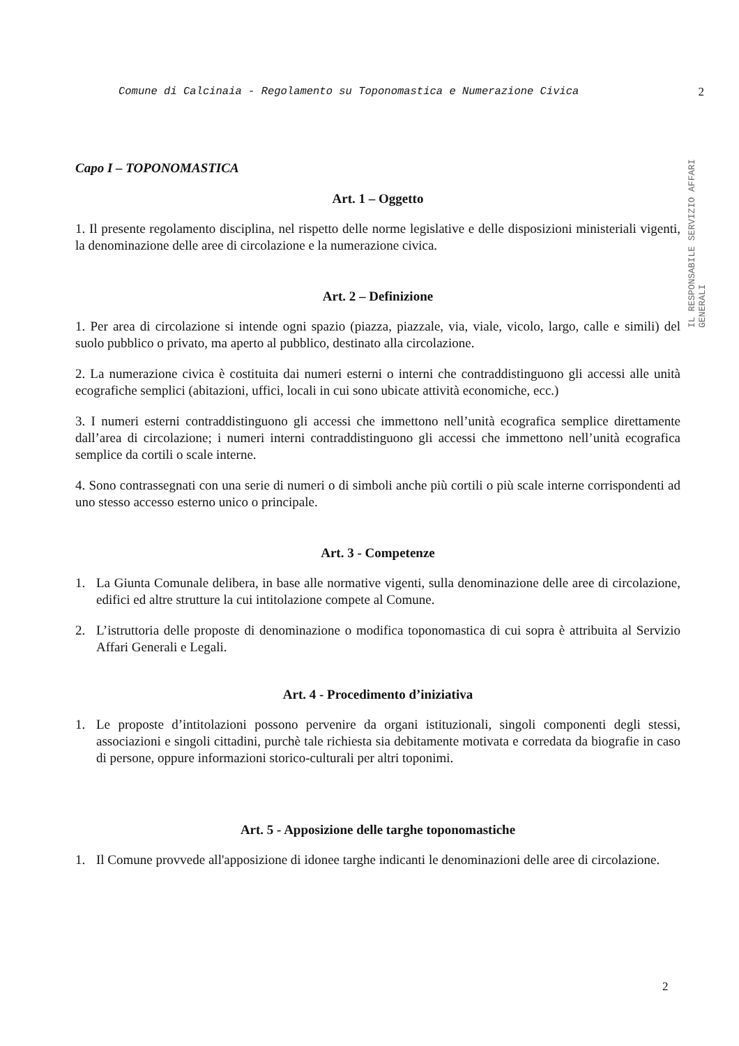Comune di Calcinaia - Regolamento su Toponomastica e Numerazione Civica 2
IL RESPONSABILE SERVIZIO AFFARI GENERALI
Capo I – TOPONOMASTICA
Art. 1 – Oggetto
1. Il presente regolamento disciplina, nel rispetto delle norme legislative e delle disposizioni ministeriali vigenti, la denominazione delle aree di circolazione e la numerazione civica.
Art. 2 – Definizione
1. Per area di circolazione si intende ogni spazio (piazza, piazzale, via, viale, vicolo, largo, calle e simili) del suolo pubblico o privato, ma aperto al pubblico, destinato alla circolazione.
2. La numerazione civica è costituita dai numeri esterni o interni che contraddistinguono gli accessi alle unità ecografiche semplici (abitazioni, uffici, locali in cui sono ubicate attività economiche, ecc.)
3. I numeri esterni contraddistinguono gli accessi che immettono nell’unità ecografica semplice direttamente dall’area di circolazione; i numeri interni contraddistinguono gli accessi che immettono nell’unità ecografica semplice da cortili o scale interne.
4. Sono contrassegnati con una serie di numeri o di simboli anche più cortili o più scale interne corrispondenti ad uno stesso accesso esterno unico o principale.
Art. 3 - Competenze
1. La Giunta Comunale delibera, in base alle normative vigenti, sulla denominazione delle aree di circolazione, edifici ed altre strutture la cui intitolazione compete al Comune.
2. L’istruttoria delle proposte di denominazione o modifica toponomastica di cui sopra è attribuita al Servizio Affari Generali e Legali.
Art. 4 - Procedimento d’iniziativa
1. Le proposte d’intitolazioni possono pervenire da organi istituzionali, singoli componenti degli stessi, associazioni e singoli cittadini, purchè tale richiesta sia debitamente motivata e corredata da biografie in caso di persone, oppure informazioni storico-culturali per altri toponimi.
Art. 5 - Apposizione delle targhe toponomastiche
1. Il Comune provvede all'apposizione di idonee targhe indicanti le denominazioni delle aree di circolazione.
2